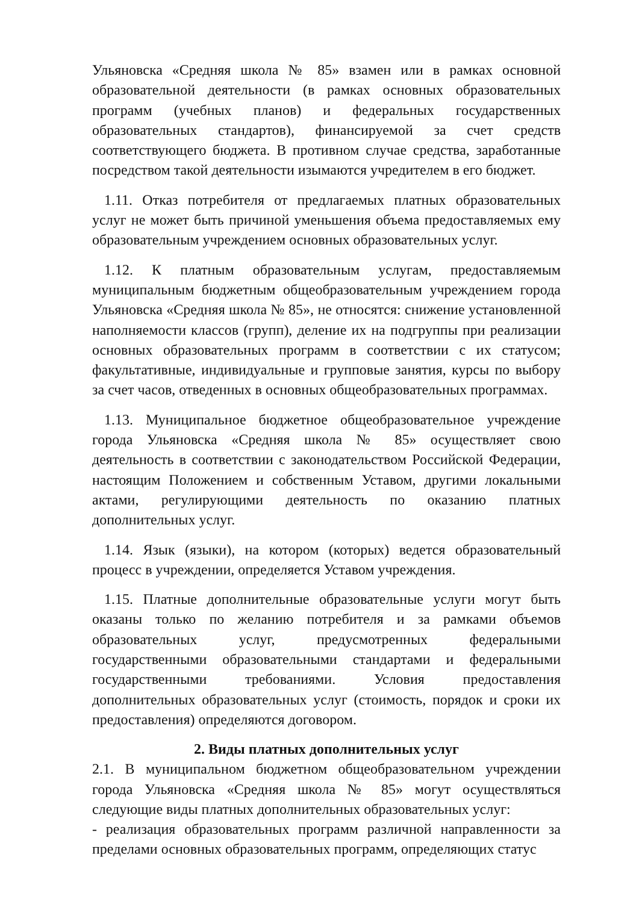Ульяновска «Средняя школа № 85» взамен или в рамках основной образовательной деятельности (в рамках основных образовательных программ (учебных планов) и федеральных государственных образовательных стандартов), финансируемой за счет средств соответствующего бюджета. В противном случае средства, заработанные посредством такой деятельности изымаются учредителем в его бюджет.
1.11. Отказ потребителя от предлагаемых платных образовательных услуг не может быть причиной уменьшения объема предоставляемых ему образовательным учреждением основных образовательных услуг.
1.12. К платным образовательным услугам, предоставляемым муниципальным бюджетным общеобразовательным учреждением города Ульяновска «Средняя школа № 85», не относятся: снижение установленной наполняемости классов (групп), деление их на подгруппы при реализации основных образовательных программ в соответствии с их статусом; факультативные, индивидуальные и групповые занятия, курсы по выбору за счет часов, отведенных в основных общеобразовательных программах.
1.13. Муниципальное бюджетное общеобразовательное учреждение города Ульяновска «Средняя школа № 85» осуществляет свою деятельность в соответствии с законодательством Российской Федерации, настоящим Положением и собственным Уставом, другими локальными актами, регулирующими деятельность по оказанию платных дополнительных услуг.
1.14. Язык (языки), на котором (которых) ведется образовательный процесс в учреждении, определяется Уставом учреждения.
1.15. Платные дополнительные образовательные услуги могут быть оказаны только по желанию потребителя и за рамками объемов образовательных услуг, предусмотренных федеральными государственными образовательными стандартами и федеральными государственными требованиями. Условия предоставления дополнительных образовательных услуг (стоимость, порядок и сроки их предоставления) определяются договором.
2. Виды платных дополнительных услуг
2.1. В муниципальном бюджетном общеобразовательном учреждении города Ульяновска «Средняя школа № 85» могут осуществляться следующие виды платных дополнительных образовательных услуг:
- реализация образовательных программ различной направленности за пределами основных образовательных программ, определяющих статус